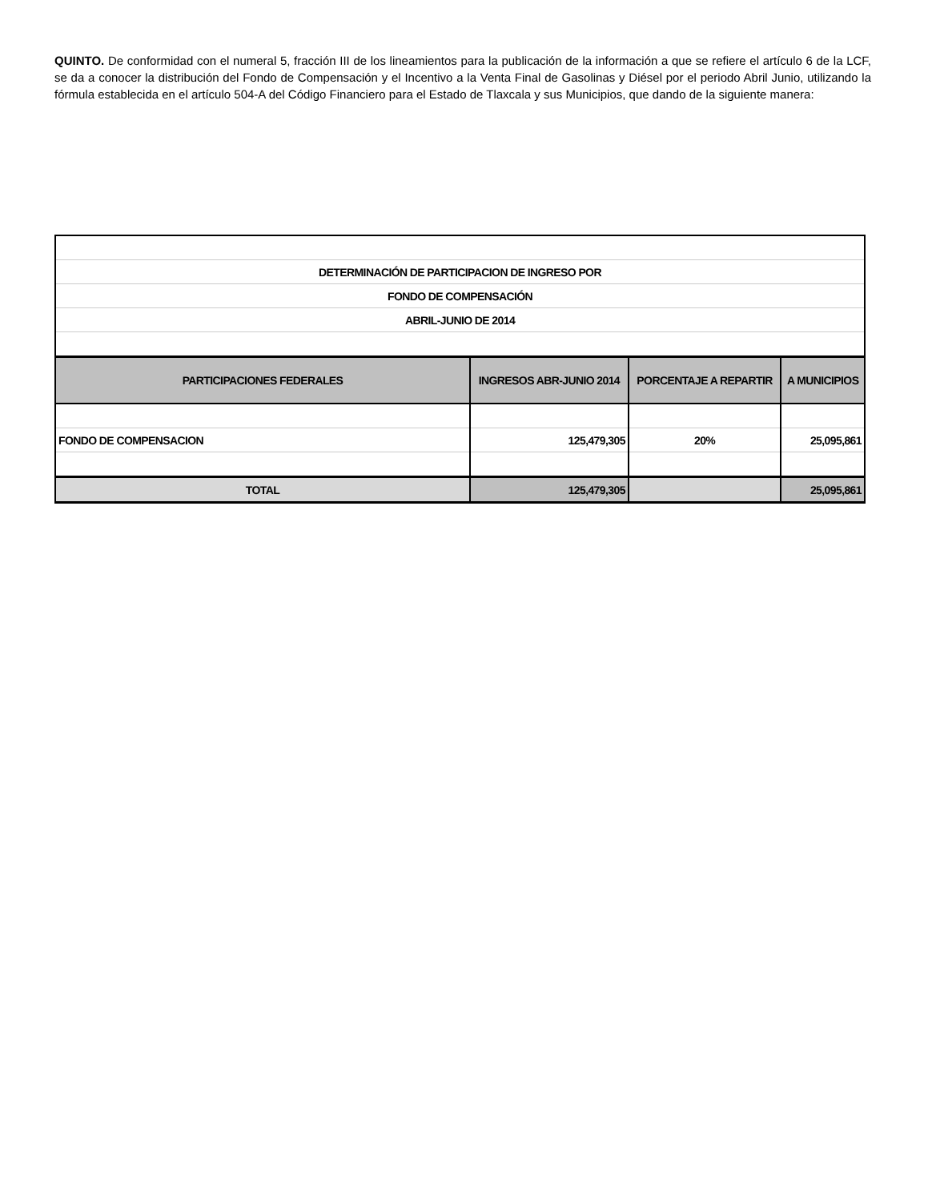QUINTO. De conformidad con el numeral 5, fracción III de los lineamientos para la publicación de la información a que se refiere el artículo 6 de la LCF, se da a conocer la distribución del Fondo de Compensación y el Incentivo a la Venta Final de Gasolinas y Diésel por el periodo Abril Junio, utilizando la fórmula establecida en el artículo 504-A del Código Financiero para el Estado de Tlaxcala y sus Municipios, que dando de la siguiente manera:
| DETERMINACIÓN DE PARTICIPACION DE INGRESO POR | | | |
| FONDO DE COMPENSACIÓN | | | |
| ABRIL-JUNIO DE 2014 | | | |
| PARTICIPACIONES FEDERALES | INGRESOS ABR-JUNIO 2014 | PORCENTAJE A REPARTIR | A MUNICIPIOS |
| FONDO DE COMPENSACION | 125,479,305 | 20% | 25,095,861 |
| TOTAL | 125,479,305 | | 25,095,861 |